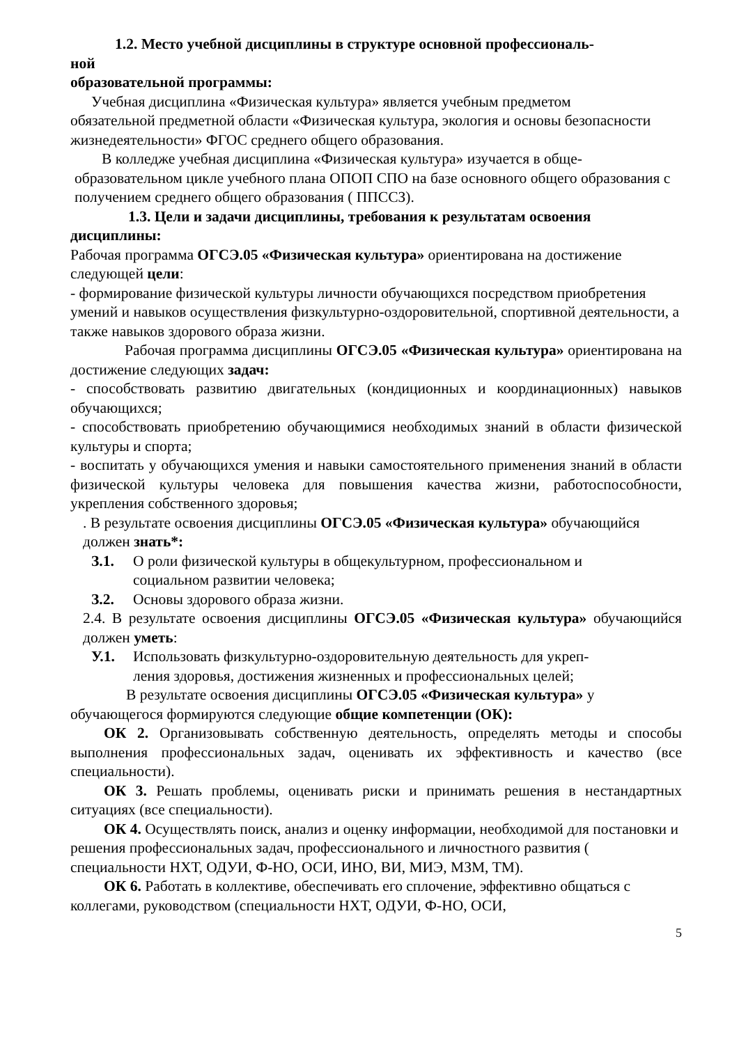1.2. Место учебной дисциплины в структуре основной профессиональ-
ной
образовательной программы:
Учебная дисциплина «Физическая культура» является учебным предметом
обязательной предметной области «Физическая культура, экология и основы безопасности жизнедеятельности» ФГОС среднего общего образования.
В колледже учебная дисциплина «Физическая культура» изучается в обще-
образовательном цикле учебного плана ОПОП СПО на базе основного общего образования с получением среднего общего образования ( ППССЗ).
1.3. Цели и задачи дисциплины, требования к результатам освоения
дисциплины:
Рабочая программа ОГСЭ.05 «Физическая культура» ориентирована на достижение следующей цели:
- формирование физической культуры личности обучающихся посредством приобретения умений и навыков осуществления физкультурно-оздоровительной, спортивной деятельности, а также навыков здорового образа жизни.
Рабочая программа дисциплины ОГСЭ.05 «Физическая культура» ориентирована на достижение следующих задач:
- способствовать развитию двигательных (кондиционных и координационных) навыков обучающихся;
- способствовать приобретению обучающимися необходимых знаний в области физической культуры и спорта;
- воспитать у обучающихся умения и навыки самостоятельного применения знаний в области физической культуры человека для повышения качества жизни, работоспособности, укрепления собственного здоровья;
. В результате освоения дисциплины ОГСЭ.05 «Физическая культура» обучающийся должен знать*:
З.1. О роли физической культуры в общекультурном, профессиональном и
социальном развитии человека;
З.2. Основы здорового образа жизни.
2.4. В результате освоения дисциплины ОГСЭ.05 «Физическая культура» обучающийся должен уметь:
У.1. Использовать физкультурно-оздоровительную деятельность для укреп-
ления здоровья, достижения жизненных и профессиональных целей;
В результате освоения дисциплины ОГСЭ.05 «Физическая культура» у обучающегося формируются следующие общие компетенции (ОК):
ОК 2. Организовывать собственную деятельность, определять методы и способы выполнения профессиональных задач, оценивать их эффективность и качество (все специальности).
ОК 3. Решать проблемы, оценивать риски и принимать решения в нестандартных ситуациях (все специальности).
ОК 4. Осуществлять поиск, анализ и оценку информации, необходимой для постановки и решения профессиональных задач, профессионального и личностного развития ( специальности НХТ, ОДУИ, Ф-НО, ОСИ, ИНО, ВИ, МИЭ, МЗМ, ТМ).
ОК 6. Работать в коллективе, обеспечивать его сплочение, эффективно общаться с коллегами, руководством (специальности НХТ, ОДУИ, Ф-НО, ОСИ,
5